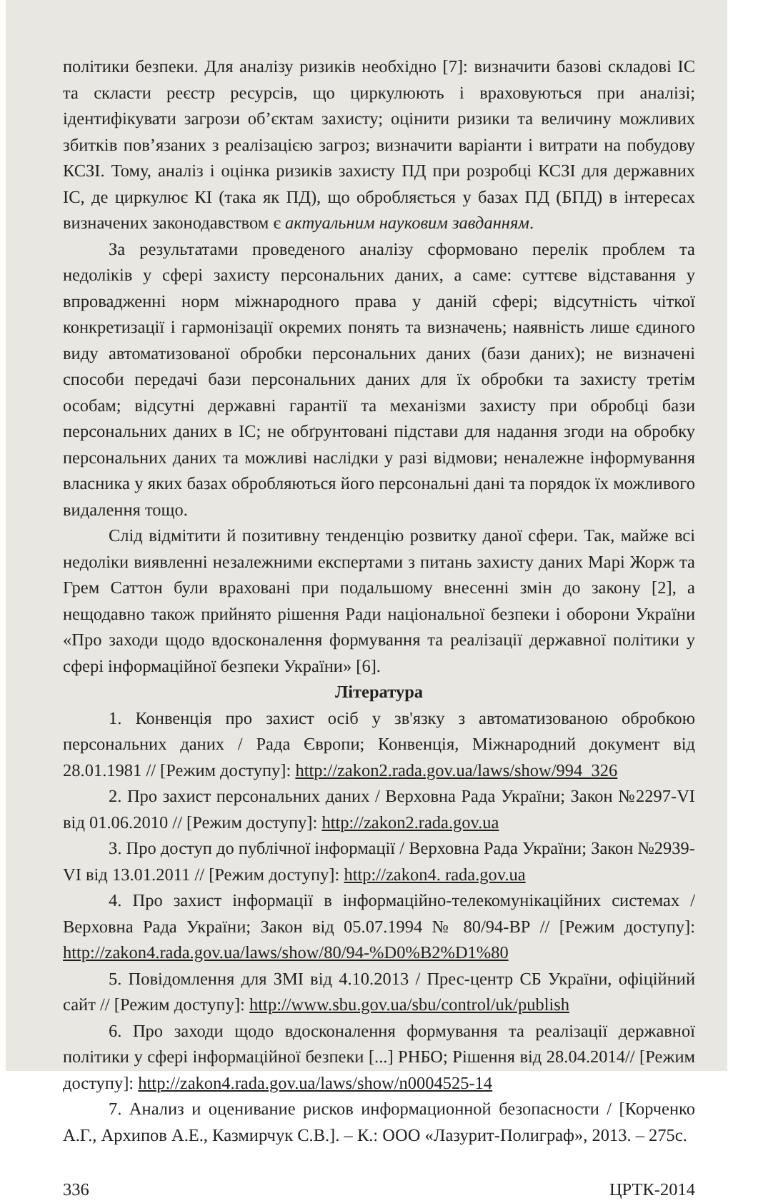політики безпеки. Для аналізу ризиків необхідно [7]: визначити базові складові ІС та скласти реєстр ресурсів, що циркулюють і враховуються при аналізі; ідентифікувати загрози об’єктам захисту; оцінити ризики та величину можливих збитків пов’язаних з реалізацією загроз; визначити варіанти і витрати на побудову КСЗІ. Тому, аналіз і оцінка ризиків захисту ПД при розробці КСЗІ для державних ІС, де циркулює КІ (така як ПД), що обробляється у базах ПД (БПД) в інтересах визначених законодавством є актуальним науковим завданням.
За результатами проведеного аналізу сформовано перелік проблем та недоліків у сфері захисту персональних даних, а саме: суттєве відставання у впровадженні норм міжнародного права у даній сфері; відсутність чіткої конкретизації і гармонізації окремих понять та визначень; наявність лише єдиного виду автоматизованої обробки персональних даних (бази даних); не визначені способи передачі бази персональних даних для їх обробки та захисту третім особам; відсутні державні гарантії та механізми захисту при обробці бази персональних даних в ІС; не обґрунтовані підстави для надання згоди на обробку персональних даних та можливі наслідки у разі відмови; неналежне інформування власника у яких базах обробляються його персональні дані та порядок їх можливого видалення тощо.
Слід відмітити й позитивну тенденцію розвитку даної сфери. Так, майже всі недоліки виявленні незалежними експертами з питань захисту даних Марі Жорж та Грем Саттон були враховані при подальшому внесенні змін до закону [2], а нещодавно також прийнято рішення Ради національної безпеки і оборони України «Про заходи щодо вдосконалення формування та реалізації державної політики у сфері інформаційної безпеки України» [6].
Література
1. Конвенція про захист осіб у зв'язку з автоматизованою обробкою персональних даних / Рада Європи; Конвенція, Міжнародний документ від 28.01.1981 // [Режим доступу]: http://zakon2.rada.gov.ua/laws/show/994_326
2. Про захист персональних даних / Верховна Рада України; Закон №2297-VI від 01.06.2010 // [Режим доступу]: http://zakon2.rada.gov.ua
3. Про доступ до публічної інформації / Верховна Рада України; Закон №2939-VI від 13.01.2011 // [Режим доступу]: http://zakon4. rada.gov.ua
4. Про захист інформації в інформаційно-телекомунікаційних системах / Верховна Рада України; Закон від 05.07.1994 № 80/94-ВР // [Режим доступу]: http://zakon4.rada.gov.ua/laws/show/80/94-%D0%B2%D1%80
5. Повідомлення для ЗМІ від 4.10.2013 / Прес-центр СБ України, офіційний сайт // [Режим доступу]: http://www.sbu.gov.ua/sbu/control/uk/publish
6. Про заходи щодо вдосконалення формування та реалізації державної політики у сфері інформаційної безпеки [...] РНБО; Рішення від 28.04.2014// [Режим доступу]: http://zakon4.rada.gov.ua/laws/show/n0004525-14
7. Анализ и оценивание рисков информационной безопасности / [Корченко А.Г., Архипов А.Е., Казмирчук С.В.]. – К.: ООО «Лазурит-Полиграф», 2013. – 275с.
336 ЦРТК-2014